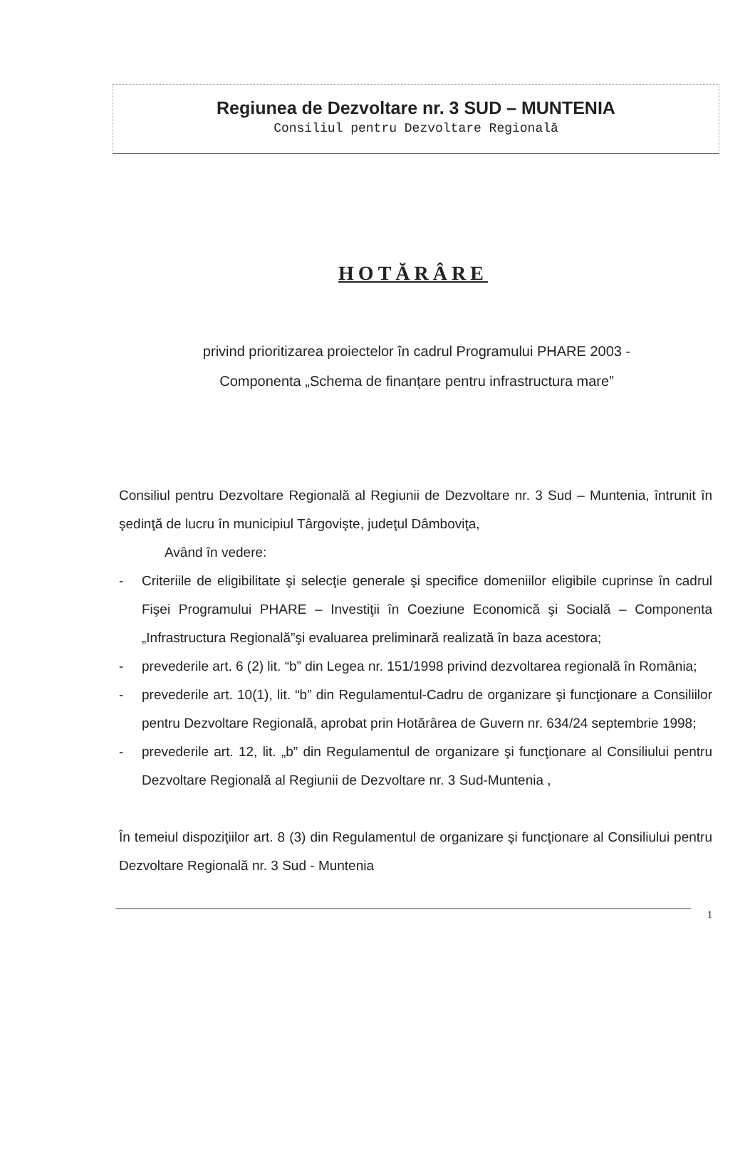Regiunea de Dezvoltare nr. 3 SUD – MUNTENIA
Consiliul pentru Dezvoltare Regională
HOTĂRÂRE
privind prioritizarea proiectelor în cadrul Programului PHARE 2003 -
Componenta „Schema de finanțare pentru infrastructura mare”
Consiliul pentru Dezvoltare Regională al Regiunii de Dezvoltare nr. 3 Sud – Muntenia, întrunit în şedinţă de lucru în municipiul Târgovişte, judeţul Dâmboviţa,
Având în vedere:
- Criteriile de eligibilitate şi selecţie generale şi specifice domeniilor eligibile cuprinse în cadrul Fişei Programului PHARE – Investiţii în Coeziune Economică şi Socială – Componenta „Infrastructura Regională”şi evaluarea preliminară realizată în baza acestora;
- prevederile art. 6 (2) lit. “b” din Legea nr. 151/1998 privind dezvoltarea regională în România;
- prevederile art. 10(1), lit. “b” din Regulamentul-Cadru de organizare şi funcţionare a Consiliilor pentru Dezvoltare Regională, aprobat prin Hotărârea de Guvern nr. 634/24 septembrie 1998;
- prevederile art. 12, lit. „b” din Regulamentul de organizare şi funcţionare al Consiliului pentru Dezvoltare Regională al Regiunii de Dezvoltare nr. 3 Sud-Muntenia ,
În temeiul dispoziţiilor art. 8 (3) din Regulamentul de organizare şi funcţionare al Consiliului pentru Dezvoltare Regională nr. 3 Sud - Muntenia
1